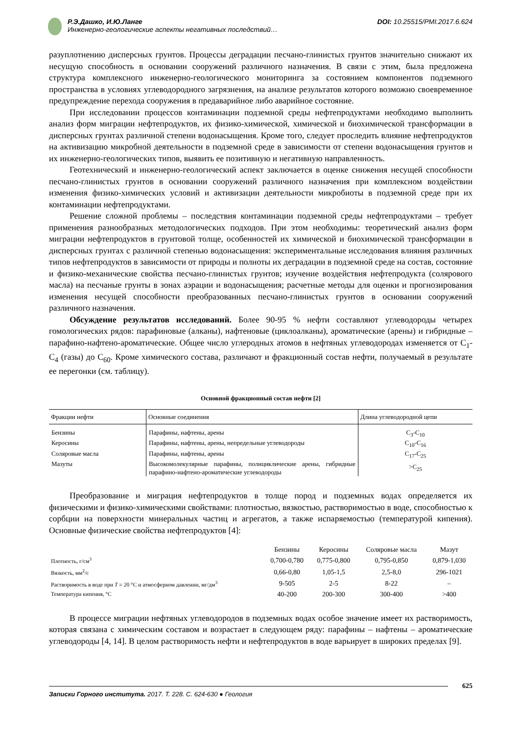Р.Э.Дашко, И.Ю.Ланге
Инженерно-геологические аспекты негативных последствий…
DOI: 10.25515/PMI.2017.6.624
разуплотнению дисперсных грунтов. Процессы деградации песчано-глинистых грунтов значительно снижают их несущую способность в основании сооружений различного назначения. В связи с этим, была предложена структура комплексного инженерно-геологического мониторинга за состоянием компонентов подземного пространства в условиях углеводородного загрязнения, на анализе результатов которого возможно своевременное предупреждение перехода сооружения в предаварийное либо аварийное состояние.
При исследовании процессов контаминации подземной среды нефтепродуктами необходимо выполнить анализ форм миграции нефтепродуктов, их физико-химической, химической и биохимической трансформации в дисперсных грунтах различной степени водонасыщения. Кроме того, следует проследить влияние нефтепродуктов на активизацию микробной деятельности в подземной среде в зависимости от степени водонасыщения грунтов и их инженерно-геологических типов, выявить ее позитивную и негативную направленность.
Геотехнический и инженерно-геологический аспект заключается в оценке снижения несущей способности песчано-глинистых грунтов в основании сооружений различного назначения при комплексном воздействии изменения физико-химических условий и активизации деятельности микробиоты в подземной среде при их контаминации нефтепродуктами.
Решение сложной проблемы – последствия контаминации подземной среды нефтепродуктами – требует применения разнообразных методологических подходов. При этом необходимы: теоретический анализ форм миграции нефтепродуктов в грунтовой толще, особенностей их химической и биохимической трансформации в дисперсных грунтах с различной степенью водонасыщения: экспериментальные исследования влияния различных типов нефтепродуктов в зависимости от природы и полноты их деградации в подземной среде на состав, состояние и физико-механические свойства песчано-глинистых грунтов; изучение воздействия нефтепродукта (солярового масла) на песчаные грунты в зонах аэрации и водонасыщения; расчетные методы для оценки и прогнозирования изменения несущей способности преобразованных песчано-глинистых грунтов в основании сооружений различного назначения.
Обсуждение результатов исследований. Более 90-95 % нефти составляют углеводороды четырех гомологических рядов: парафиновые (алканы), нафтеновые (циклоалканы), ароматические (арены) и гибридные – парафино-нафтено-ароматические. Общее число углеродных атомов в нефтяных углеводородах изменяется от C<sub>1</sub>-C<sub>4</sub> (газы) до C<sub>60</sub>. Кроме химического состава, различают и фракционный состав нефти, получаемый в результате ее перегонки (см. таблицу).
Основной фракционный состав нефти [2]
| Фракции нефти | Основные соединения | Длина углеводородной цепи |
| --- | --- | --- |
| Бензины | Парафины, нафтены, арены | C<sub>3</sub>-C<sub>10</sub> |
| Керосины | Парафины, нафтены, арены, непредельные углеводороды | C<sub>10</sub>-C<sub>16</sub> |
| Соляровые масла | Парафины, нафтены, арены | C<sub>17</sub>-C<sub>25</sub> |
| Мазуты | Высокомолекулярные парафины, полициклические арены, гибридные парафино-нафтено-ароматические углеводороды | >C<sub>25</sub> |
Преобразование и миграция нефтепродуктов в толще пород и подземных водах определяется их физическими и физико-химическими свойствами: плотностью, вязкостью, растворимостью в воде, способностью к сорбции на поверхности минеральных частиц и агрегатов, а также испаряемостью (температурой кипения). Основные физические свойства нефтепродуктов [4]:
| | Бензины | Керосины | Соляровые масла | Мазут |
| Плотность, г/см<sup>3</sup> | 0,700-0,780 | 0,775-0,800 | 0,795-0,850 | 0,879-1,030 |
| Вязкость, мм<sup>2</sup>/с | 0,66-0,80 | 1,05-1,5 | 2,5-8,0 | 296-1021 |
| Растворимость в воде при T = 20 °С и атмосферном давлении, мг/дм<sup>3</sup> | 9-505 | 2-5 | 8-22 | – |
| Температура кипения, °С | 40-200 | 200-300 | 300-400 | >400 |
В процессе миграции нефтяных углеводородов в подземных водах особое значение имеет их растворимость, которая связана с химическим составом и возрастает в следующем ряду: парафины – нафтены – ароматические углеводороды [4, 14]. В целом растворимость нефти и нефтепродуктов в воде варьирует в широких пределах [9].
625
Записки Горного института. 2017. Т. 228. С. 624-630 ● Геология